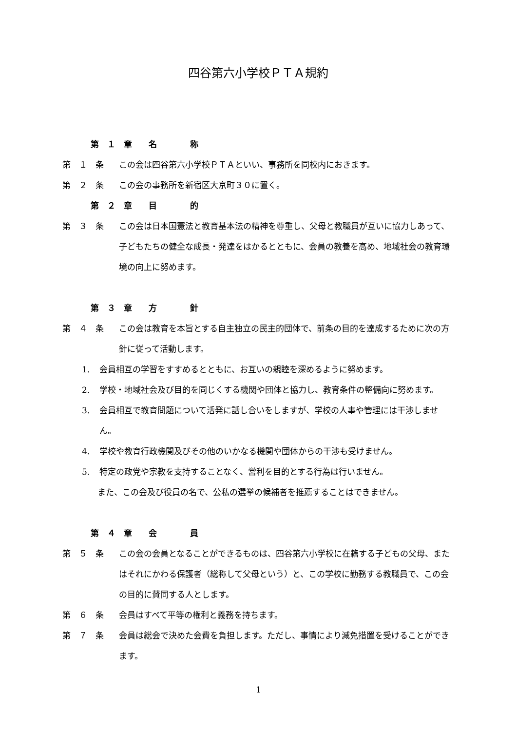四谷第六小学校ＰＴＡ規約
第　１　章　　名　　　　称
第　１　条 この会は四谷第六小学校ＰＴＡといい、事務所を同校内におきます。
第　２　条 この会の事務所を新宿区大京町３０に置く。
第　２　章　　目　　　　的
第　３　条 この会は日本国憲法と教育基本法の精神を尊重し、父母と教職員が互いに協力しあって、子どもたちの健全な成長・発達をはかるとともに、会員の教養を高め、地域社会の教育環境の向上に努めます。
第　３　章　　方　　　　針
第　４　条 この会は教育を本旨とする自主独立の民主的団体で、前条の目的を達成するために次の方針に従って活動します。
1. 会員相互の学習をすすめるとともに、お互いの親睦を深めるように努めます。
2. 学校・地域社会及び目的を同じくする機関や団体と協力し、教育条件の整備向に努めます。
3. 会員相互で教育問題について活発に話し合いをしますが、学校の人事や管理には干渉しません。
4. 学校や教育行政機関及びその他のいかなる機関や団体からの干渉も受けません。
5. 特定の政党や宗教を支持することなく、営利を目的とする行為は行いません。
また、この会及び役員の名で、公私の選挙の候補者を推薦することはできません。
第　４　章　　会　　　　員
第　５　条 この会の会員となることができるものは、四谷第六小学校に在籍する子どもの父母、またはそれにかわる保護者（総称して父母という）と、この学校に勤務する教職員で、この会の目的に賛同する人とします。
第　６　条 会員はすべて平等の権利と義務を持ちます。
第　７　条 会員は総会で決めた会費を負担します。ただし、事情により減免措置を受けることができます。
1